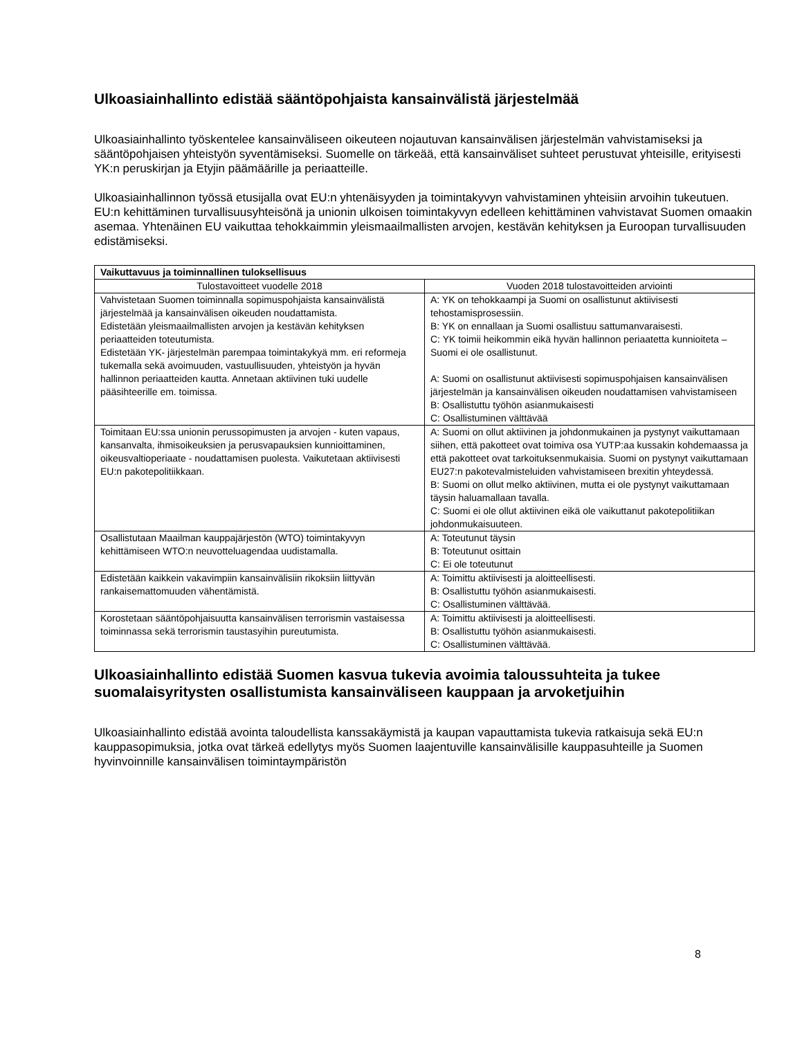Ulkoasiainhallinto edistää sääntöpohjaista kansainvälistä järjestelmää
Ulkoasiainhallinto työskentelee kansainväliseen oikeuteen nojautuvan kansainvälisen järjestelmän vahvistamiseksi ja sääntöpohjaisen yhteistyön syventämiseksi. Suomelle on tärkeää, että kansainväliset suhteet perustuvat yhteisille, erityisesti YK:n peruskirjan ja Etyjin päämäärille ja periaatteille.
Ulkoasiainhallinnon työssä etusijalla ovat EU:n yhtenäisyyden ja toimintakyvyn vahvistaminen yhteisiin arvoihin tukeutuen. EU:n kehittäminen turvallisuusyhteisönä ja unionin ulkoisen toimintakyvyn edelleen kehittäminen vahvistavat Suomen omaakin asemaa. Yhtenäinen EU vaikuttaa tehokkaimmin yleismaailmallisten arvojen, kestävän kehityksen ja Euroopan turvallisuuden edistämiseksi.
| Vaikuttavuus ja toiminnallinen tuloksellisuus | |
| --- | --- |
| Tulostavoitteet vuodelle 2018 | Vuoden 2018 tulostavoitteiden arviointi |
| Vahvistetaan Suomen toiminnalla sopimuspohjaista kansainvälistä järjestelmää ja kansainvälisen oikeuden noudattamista. Edistetään yleismaailmallisten arvojen ja kestävän kehityksen periaatteiden toteutumista. Edistetään YK- järjestelmän parempaa toimintakykyä mm. eri reformeja tukemalla sekä avoimuuden, vastuullisuuden, yhteistyön ja hyvän hallinnon periaatteiden kautta. Annetaan aktiivinen tuki uudelle pääsihteerille em. toimissa. | A: YK on tehokkaampi ja Suomi on osallistunut aktiivisesti tehostamisprosessiin. B: YK on ennallaan ja Suomi osallistuu sattumanvaraisesti. C: YK toimii heikommin eikä hyvän hallinnon periaatetta kunnioiteta – Suomi ei ole osallistunut. A: Suomi on osallistunut aktiivisesti sopimuspohjaisen kansainvälisen järjestelmän ja kansainvälisen oikeuden noudattamisen vahvistamiseen B: Osallistuttu työhön asianmukaisesti C: Osallistuminen välttävää |
| Toimitaan EU:ssa unionin perussopimusten ja arvojen - kuten vapaus, kansanvalta, ihmisoikeuksien ja perusvapauksien kunnioittaminen, oikeusvaltioperiaate - noudattamisen puolesta. Vaikutetaan aktiivisesti EU:n pakotepolitiikkaan. | A: Suomi on ollut aktiivinen ja johdonmukainen ja pystynyt vaikuttamaan siihen, että pakotteet ovat toimiva osa YUTP:aa kussakin kohdemaassa ja että pakotteet ovat tarkoituksenmukaisia. Suomi on pystynyt vaikuttamaan EU27:n pakotevalmisteluiden vahvistamiseen brexitin yhteydessä. B: Suomi on ollut melko aktiivinen, mutta ei ole pystynyt vaikuttamaan täysin haluamallaan tavalla. C: Suomi ei ole ollut aktiivinen eikä ole vaikuttanut pakotepolitiikan johdonmukaisuuteen. |
| Osallistutaan Maailman kauppajärjestön (WTO) toimintakyvyn kehittämiseen WTO:n neuvotteluagendaa uudistamalla. | A: Toteutunut täysin B: Toteutunut osittain C: Ei ole toteutunut |
| Edistetään kaikkein vakavimpiin kansainvälisiin rikoksiin liittyvän rankaisemattomuuden vähentämistä. | A: Toimittu aktiivisesti ja aloitteellisesti. B: Osallistuttu työhön asianmukaisesti. C: Osallistuminen välttävää. |
| Korostetaan sääntöpohjaisuutta kansainvälisen terrorismin vastaisessa toiminnassa sekä terrorismin taustasyihin pureutumista. | A: Toimittu aktiivisesti ja aloitteellisesti. B: Osallistuttu työhön asianmukaisesti. C: Osallistuminen välttävää. |
Ulkoasiainhallinto edistää Suomen kasvua tukevia avoimia taloussuhteita ja tukee suomalaisyritysten osallistumista kansainväliseen kauppaan ja arvoketjuihin
Ulkoasiainhallinto edistää avointa taloudellista kanssakäymistä ja kaupan vapauttamista tukevia ratkaisuja sekä EU:n kauppasopimuksia, jotka ovat tärkeä edellytys myös Suomen laajentuville kansainvälisille kauppasuhteille ja Suomen hyvinvoinnille kansainvälisen toimintaympäristön
8